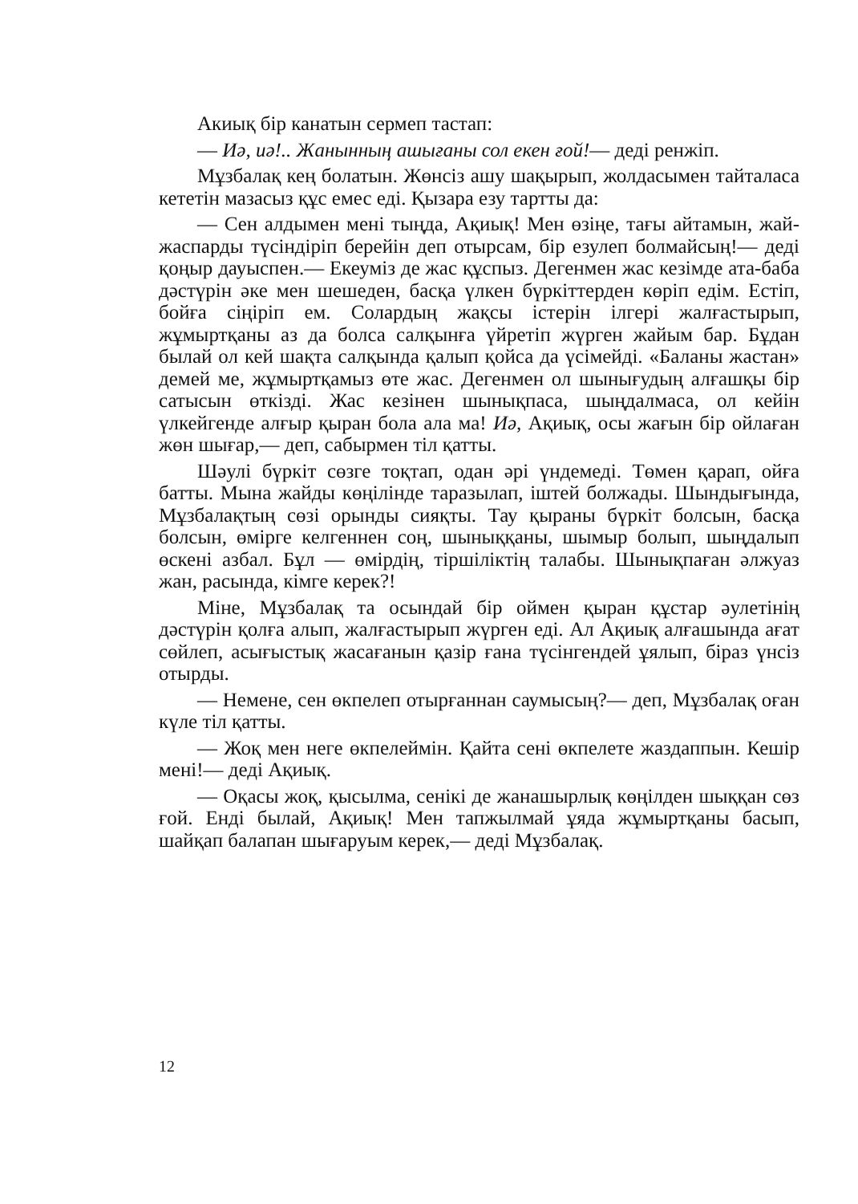Акиық бір канатын сермеп тастап:
— Иә, иә!.. Жанынның ашығаны сол екен ғой!— деді ренжіп.
Мұзбалақ кең болатын. Жөнсіз ашу шақырып, жолдасымен тайталаса кететін мазасыз құс емес еді. Қызара езу тартты да:
— Сен алдымен мені тыңда, Ақиық! Мен өзіңе, тағы айтамын, жай-жаспарды түсіндіріп берейін деп отырсам, бір езулеп болмайсың!— деді қоңыр дауыспен.— Екеуміз де жас құспыз. Дегенмен жас кезімде ата-баба дәстүрін әке мен шешеден, басқа үлкен бүркіттерден көріп едім. Естіп, бойға сіңіріп ем. Солардың жақсы істерін ілгері жалғастырып, жұмыртқаны аз да болса салқынға үйретіп жүрген жайым бар. Бұдан былай ол кей шақта салқында қалып қойса да үсімейді. «Баланы жастан» демей ме, жұмыртқамыз өте жас. Дегенмен ол шынығудың алғашқы бір сатысын өткізді. Жас кезінен шынықпаса, шыңдалмаса, ол кейін үлкейгенде алғыр қыран бола ала ма! Иә, Ақиық, осы жағын бір ойлаған жөн шығар,— деп, сабырмен тіл қатты.
Шәулі бүркіт сөзге тоқтап, одан әрі үндемеді. Төмен қарап, ойға батты. Мына жайды көңілінде таразылап, іштей болжады. Шындығында, Мұзбалақтың сөзі орынды сияқты. Тау қыраны бүркіт болсын, басқа болсын, өмірге келгеннен соң, шыныққаны, шымыр болып, шыңдалып өскені азбал. Бұл — өмірдің, тіршіліктің талабы. Шынықпаған әлжуаз жан, расында, кімге керек?!
Міне, Мұзбалақ та осындай бір оймен қыран құстар әулетінің дәстүрін қолға алып, жалғастырып жүрген еді. Ал Ақиық алғашында ағат сөйлеп, асығыстық жасағанын қазір ғана түсінгендей ұялып, біраз үнсіз отырды.
— Немене, сен өкпелеп отырғаннан саумысың?— деп, Мұзбалақ оған күле тіл қатты.
— Жоқ мен неге өкпелеймін. Қайта сені өкпелете жаздаппын. Кешір мені!— деді Ақиық.
— Оқасы жоқ, қысылма, сенікі де жанашырлық көңілден шыққан сөз ғой. Енді былай, Ақиық! Мен тапжылмай ұяда жұмыртқаны басып, шайқап балапан шығаруым керек,— деді Мұзбалақ.
12